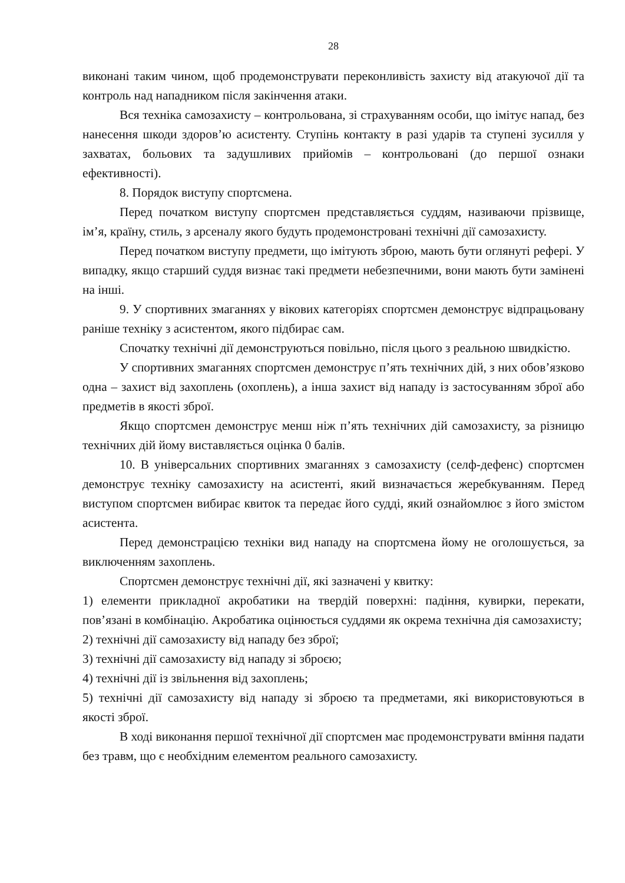28
виконані таким чином, щоб продемонструвати переконливість захисту від атакуючої дії та контроль над нападником після закінчення атаки.
Вся техніка самозахисту – контрольована, зі страхуванням особи, що імітує напад, без нанесення шкоди здоров’ю асистенту. Ступінь контакту в разі ударів та ступені зусилля у захватах, больових та задушливих прийомів – контрольовані (до першої ознаки ефективності).
8. Порядок виступу спортсмена.
Перед початком виступу спортсмен представляється суддям, називаючи прізвище, ім’я, країну, стиль, з арсеналу якого будуть продемонстровані технічні дії самозахисту.
Перед початком виступу предмети, що імітують зброю, мають бути оглянуті рефері. У випадку, якщо старший суддя визнає такі предмети небезпечними, вони мають бути замінені на інші.
9. У спортивних змаганнях у вікових категоріях спортсмен демонструє відпрацьовану раніше техніку з асистентом, якого підбирає сам.
Спочатку технічні дії демонструються повільно, після цього з реальною швидкістю.
У спортивних змаганнях спортсмен демонструє п’ять технічних дій, з них обов’язково одна – захист від захоплень (охоплень), а інша захист від нападу із застосуванням зброї або предметів в якості зброї.
Якщо спортсмен демонструє менш ніж п’ять технічних дій самозахисту, за різницю технічних дій йому виставляється оцінка 0 балів.
10. В універсальних спортивних змаганнях з самозахисту (селф-дефенс) спортсмен демонструє техніку самозахисту на асистенті, який визначається жеребкуванням. Перед виступом спортсмен вибирає квиток та передає його судді, який ознайомлює з його змістом асистента.
Перед демонстрацією техніки вид нападу на спортсмена йому не оголошується, за виключенням захоплень.
Спортсмен демонструє технічні дії, які зазначені у квитку:
1) елементи прикладної акробатики на твердій поверхні: падіння, кувирки, перекати, пов’язані в комбінацію. Акробатика оцінюється суддями як окрема технічна дія самозахисту;
2) технічні дії самозахисту від нападу без зброї;
3) технічні дії самозахисту від нападу зі зброєю;
4) технічні дії із звільнення від захоплень;
5) технічні дії самозахисту від нападу зі зброєю та предметами, які використовуються в якості зброї.
В ході виконання першої технічної дії спортсмен має продемонструвати вміння падати без травм, що є необхідним елементом реального самозахисту.